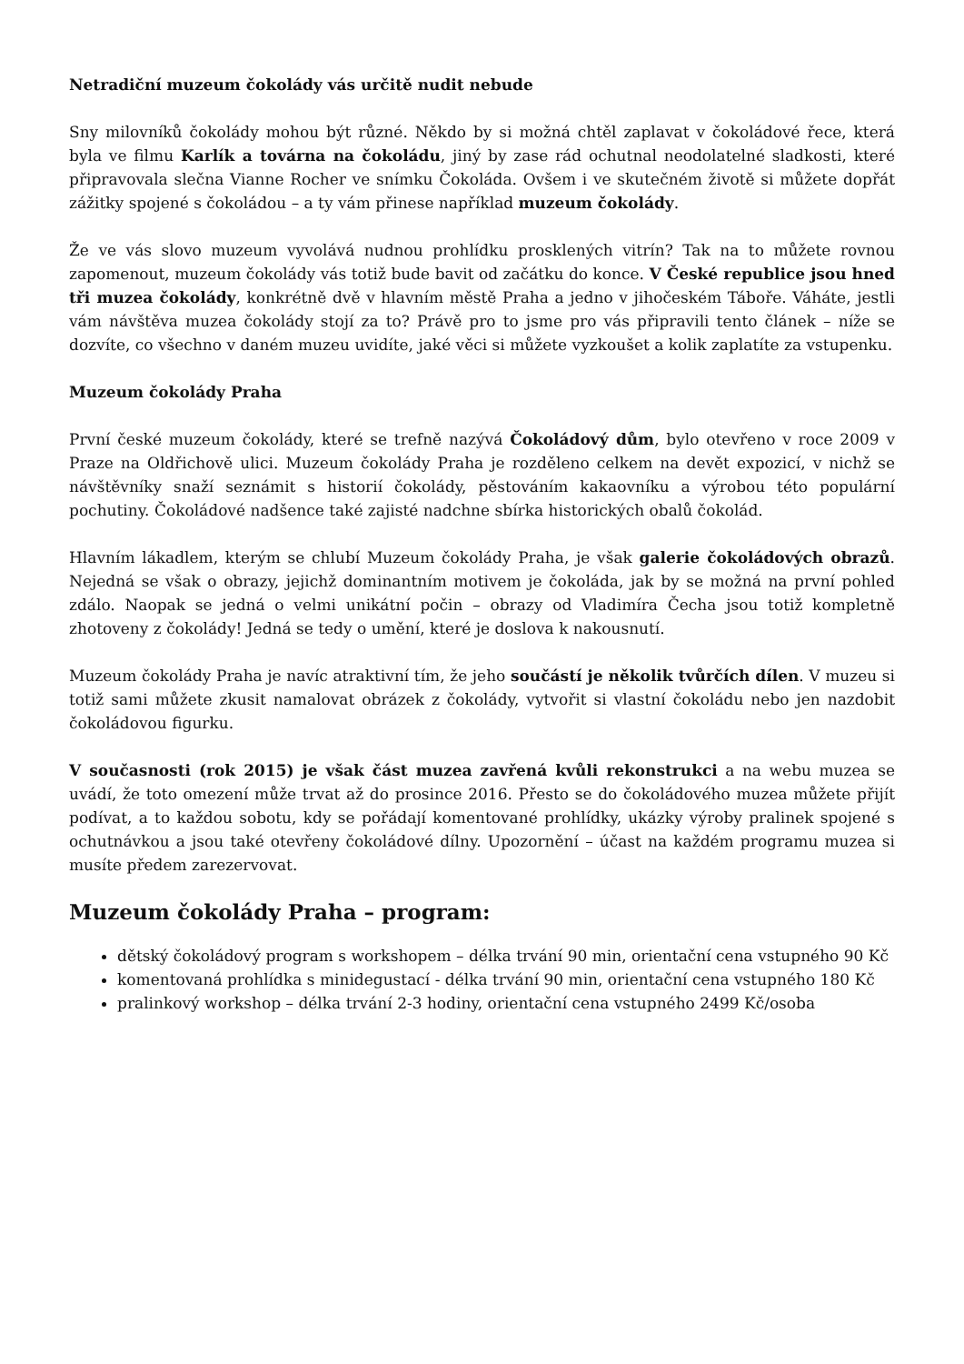Netradiční muzeum čokolády vás určitě nudit nebude
Sny milovníků čokolády mohou být různé. Někdo by si možná chtěl zaplavat v čokoládové řece, která byla ve filmu Karlík a továrna na čokoládu, jiný by zase rád ochutnal neodolatelné sladkosti, které připravovala slečna Vianne Rocher ve snímku Čokoláda. Ovšem i ve skutečném životě si můžete dopřát zážitky spojené s čokoládou – a ty vám přinese například muzeum čokolády.
Že ve vás slovo muzeum vyvolává nudnou prohlídku prosklených vitrín? Tak na to můžete rovnou zapomenout, muzeum čokolády vás totiž bude bavit od začátku do konce. V České republice jsou hned tři muzea čokolády, konkrétně dvě v hlavním městě Praha a jedno v jihočeském Táboře. Váháte, jestli vám návštěva muzea čokolády stojí za to? Právě pro to jsme pro vás připravili tento článek – níže se dozvíte, co všechno v daném muzeu uvidíte, jaké věci si můžete vyzkoušet a kolik zaplatíte za vstupenku.
Muzeum čokolády Praha
První české muzeum čokolády, které se trefně nazývá Čokoládový dům, bylo otevřeno v roce 2009 v Praze na Oldřichově ulici. Muzeum čokolády Praha je rozděleno celkem na devět expozicí, v nichž se návštěvníky snaží seznámit s historií čokolády, pěstováním kakaovníku a výrobou této populární pochutiny. Čokoládové nadšence také zajisté nadchne sbírka historických obalů čokolád.
Hlavním lákadlem, kterým se chlubí Muzeum čokolády Praha, je však galerie čokoládových obrazů. Nejedná se však o obrazy, jejichž dominantním motivem je čokoláda, jak by se možná na první pohled zdálo. Naopak se jedná o velmi unikátní počin – obrazy od Vladimíra Čecha jsou totiž kompletně zhotoveny z čokolády! Jedná se tedy o umění, které je doslova k nakousnutí.
Muzeum čokolády Praha je navíc atraktivní tím, že jeho součástí je několik tvůrčích dílen. V muzeu si totiž sami můžete zkusit namalovat obrázek z čokolády, vytvořit si vlastní čokoládu nebo jen nazdobit čokoládovou figurku.
V současnosti (rok 2015) je však část muzea zavřená kvůli rekonstrukci a na webu muzea se uvádí, že toto omezení může trvat až do prosince 2016. Přesto se do čokoládového muzea můžete přijít podívat, a to každou sobotu, kdy se pořádají komentované prohlídky, ukázky výroby pralinek spojené s ochutnávkou a jsou také otevřeny čokoládové dílny. Upozornění – účast na každém programu muzea si musíte předem zarezervovat.
Muzeum čokolády Praha – program:
dětský čokoládový program s workshopem – délka trvání 90 min, orientační cena vstupného 90 Kč
komentovaná prohlídka s minidegustací - délka trvání 90 min, orientační cena vstupného 180 Kč
pralinkový workshop – délka trvání 2-3 hodiny, orientační cena vstupného 2499 Kč/osoba